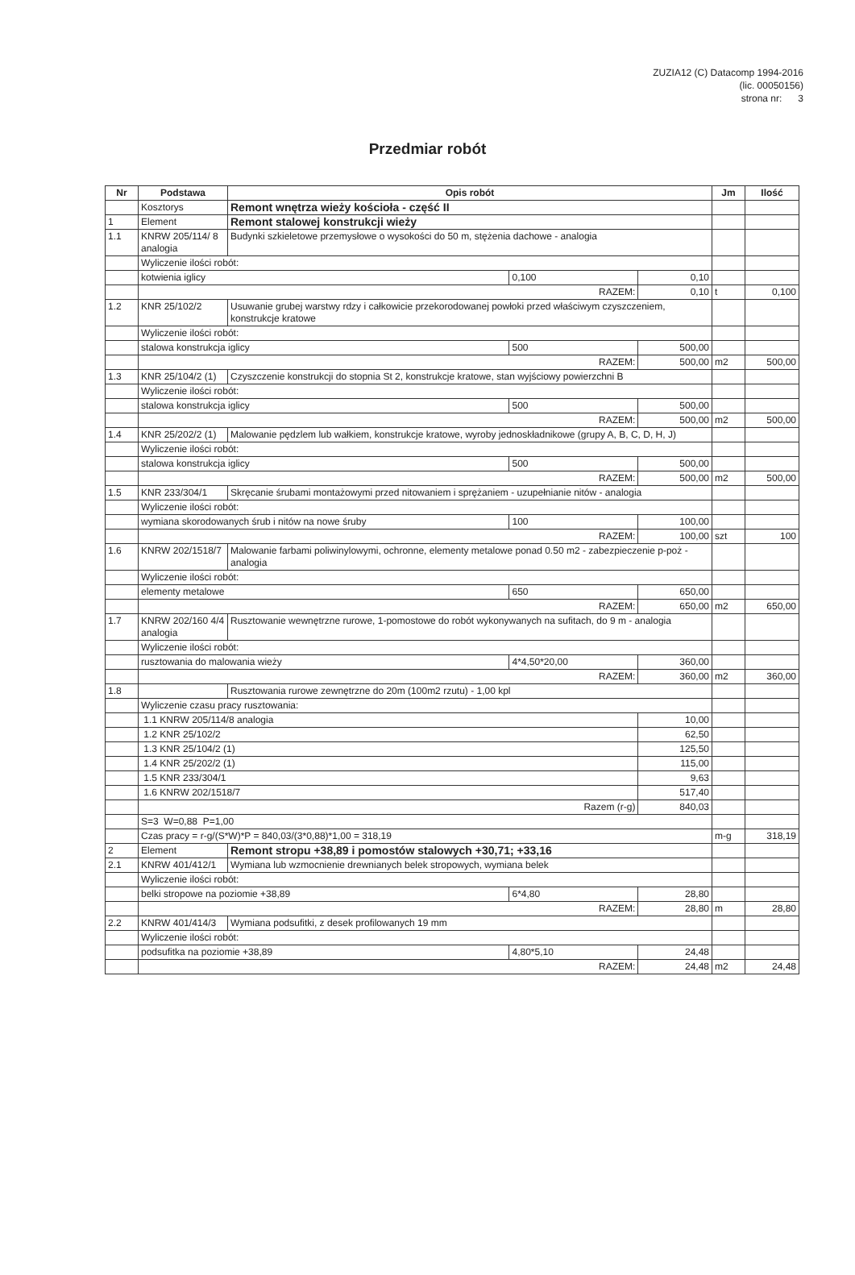ZUZIA12 (C) Datacomp 1994-2016
(lic. 00050156)
strona nr: 3
Przedmiar robót
| Nr | Podstawa | Opis robót | | | Jm | Ilość |
| --- | --- | --- | --- | --- | --- | --- |
| | Kosztorys | Remont wnętrza wieży kościoła - część II | | | | |
| 1 | Element | Remont stalowej konstrukcji wieży | | | | |
| 1.1 | KNRW 205/114/ 8 analogia | Budynki szkieletowe przemysłowe o wysokości do 50 m, stężenia dachowe - analogia | | | | |
| | Wyliczenie ilości robót: | | | | | |
| | kotwienia iglicy | | 0,100 | 0,10 | | |
| | RAZEM: | | | 0,10 | t | 0,100 |
| 1.2 | KNR 25/102/2 | Usuwanie grubej warstwy rdzy i całkowicie przekorodowanej powłoki przed właściwym czyszczeniem, konstrukcje kratowe | | | | |
| | Wyliczenie ilości robót: | | | | | |
| | stalowa konstrukcja iglicy | | 500 | 500,00 | | |
| | RAZEM: | | | 500,00 | m2 | 500,00 |
| 1.3 | KNR 25/104/2 (1) | Czyszczenie konstrukcji do stopnia St 2, konstrukcje kratowe, stan wyjściowy powierzchni B | | | | |
| | Wyliczenie ilości robót: | | | | | |
| | stalowa konstrukcja iglicy | | 500 | 500,00 | | |
| | RAZEM: | | | 500,00 | m2 | 500,00 |
| 1.4 | KNR 25/202/2 (1) | Malowanie pędzlem lub wałkiem, konstrukcje kratowe, wyroby jednoskładnikowe (grupy A, B, C, D, H, J) | | | | |
| | Wyliczenie ilości robót: | | | | | |
| | stalowa konstrukcja iglicy | | 500 | 500,00 | | |
| | RAZEM: | | | 500,00 | m2 | 500,00 |
| 1.5 | KNR 233/304/1 | Skręcanie śrubami montażowymi przed nitowaniem i sprężaniem - uzupełnianie nitów - analogia | | | | |
| | Wyliczenie ilości robót: | | | | | |
| | wymiana skorodowanych śrub i nitów na nowe śruby | | 100 | 100,00 | | |
| | RAZEM: | | | 100,00 | szt | 100 |
| 1.6 | KNRW 202/1518/7 | Malowanie farbami poliwinylowymi, ochronne, elementy metalowe ponad 0.50 m2 - zabezpieczenie p-poż - analogia | | | | |
| | Wyliczenie ilości robót: | | | | | |
| | elementy metalowe | | 650 | 650,00 | | |
| | RAZEM: | | | 650,00 | m2 | 650,00 |
| 1.7 | KNRW 202/160 4/4 analogia | Rusztowanie wewnętrzne rurowe, 1-pomostowe do robót wykonywanych na sufitach, do 9 m - analogia | | | | |
| | Wyliczenie ilości robót: | | | | | |
| | rusztowania do malowania wieży | | 4*4,50*20,00 | 360,00 | | |
| | RAZEM: | | | 360,00 | m2 | 360,00 |
| 1.8 | | Rusztowania rurowe zewnętrzne do 20m (100m2 rzutu) - 1,00 kpl | | | | |
| | Wyliczenie czasu pracy rusztowania: | | | | | |
| | 1.1 KNRW 205/114/8 analogia | | | 10,00 | | |
| | 1.2 KNR 25/102/2 | | | 62,50 | | |
| | 1.3 KNR 25/104/2 (1) | | | 125,50 | | |
| | 1.4 KNR 25/202/2 (1) | | | 115,00 | | |
| | 1.5 KNR 233/304/1 | | | 9,63 | | |
| | 1.6 KNRW 202/1518/7 | | | 517,40 | | |
| | Razem (r-g) | | | 840,03 | | |
| | S=3 W=0,88 P=1,00 | | | | | |
| | Czas pracy = r-g/(S*W)*P = 840,03/(3*0,88)*1,00 = 318,19 | | | | m-g | 318,19 |
| 2 | Element | Remont stropu +38,89 i pomostów stalowych +30,71; +33,16 | | | | |
| 2.1 | KNRW 401/412/1 | Wymiana lub wzmocnienie drewnianych belek stropowych, wymiana belek | | | | |
| | Wyliczenie ilości robót: | | | | | |
| | belki stropowe na poziomie +38,89 | | 6*4,80 | 28,80 | | |
| | RAZEM: | | | 28,80 | m | 28,80 |
| 2.2 | KNRW 401/414/3 | Wymiana podsufitki, z desek profilowanych 19 mm | | | | |
| | Wyliczenie ilości robót: | | | | | |
| | podsufitka na poziomie +38,89 | | 4,80*5,10 | 24,48 | | |
| | RAZEM: | | | 24,48 | m2 | 24,48 |